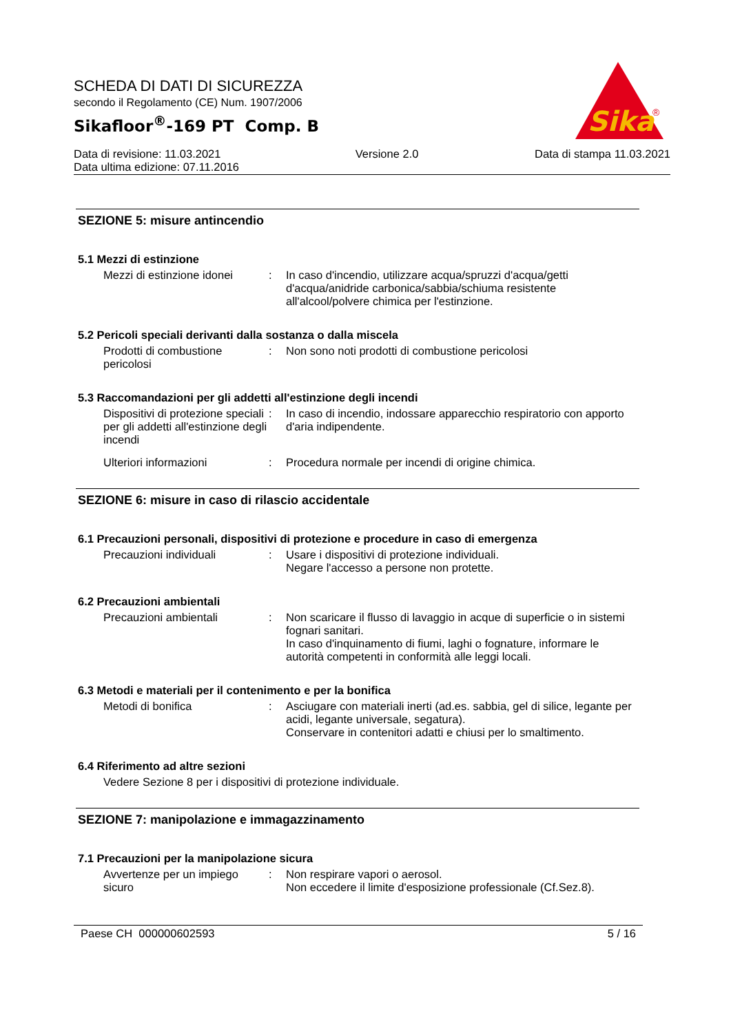SCHEDA DI DATI DI SICUREZZA
secondo il Regolamento (CE) Num. 1907/2006
Sikafloor<sup>®</sup>-169 PT Comp. B
Sika
®
Data di revisione: 11.03.2021
Data ultima edizione: 07.11.2016
Versione 2.0 Data di stampa 11.03.2021
SEZIONE 5: misure antincendio
5.1 Mezzi di estinzione
Mezzi di estinzione idonei
: In caso d'incendio, utilizzare acqua/spruzzi d'acqua/getti d'acqua/anidride carbonica/sabbia/schiuma resistente all'alcool/polvere chimica per l'estinzione.
5.2 Pericoli speciali derivanti dalla sostanza o dalla miscela
Prodotti di combustione pericolosi
: Non sono noti prodotti di combustione pericolosi
5.3 Raccomandazioni per gli addetti all'estinzione degli incendi
Dispositivi di protezione speciali per gli addetti all'estinzione degli incendi
: In caso di incendio, indossare apparecchio respiratorio con apporto d'aria indipendente.
Ulteriori informazioni : Procedura normale per incendi di origine chimica.
SEZIONE 6: misure in caso di rilascio accidentale
6.1 Precauzioni personali, dispositivi di protezione e procedure in caso di emergenza
Precauzioni individuali : Usare i dispositivi di protezione individuali.
Negare l'accesso a persone non protette.
6.2 Precauzioni ambientali
Precauzioni ambientali : Non scaricare il flusso di lavaggio in acque di superficie o in sistemi fognari sanitari.
In caso d'inquinamento di fiumi, laghi o fognature, informare le autorità competenti in conformità alle leggi locali.
6.3 Metodi e materiali per il contenimento e per la bonifica
Metodi di bonifica : Asciugare con materiali inerti (ad.es. sabbia, gel di silice, legante per acidi, legante universale, segatura).
Conservare in contenitori adatti e chiusi per lo smaltimento.
6.4 Riferimento ad altre sezioni
Vedere Sezione 8 per i dispositivi di protezione individuale.
SEZIONE 7: manipolazione e immagazzinamento
7.1 Precauzioni per la manipolazione sicura
Avvertenze per un impiego sicuro
: Non respirare vapori o aerosol.
Non eccedere il limite d'esposizione professionale (Cf.Sez.8).
Paese CH 000000602593 5 / 16